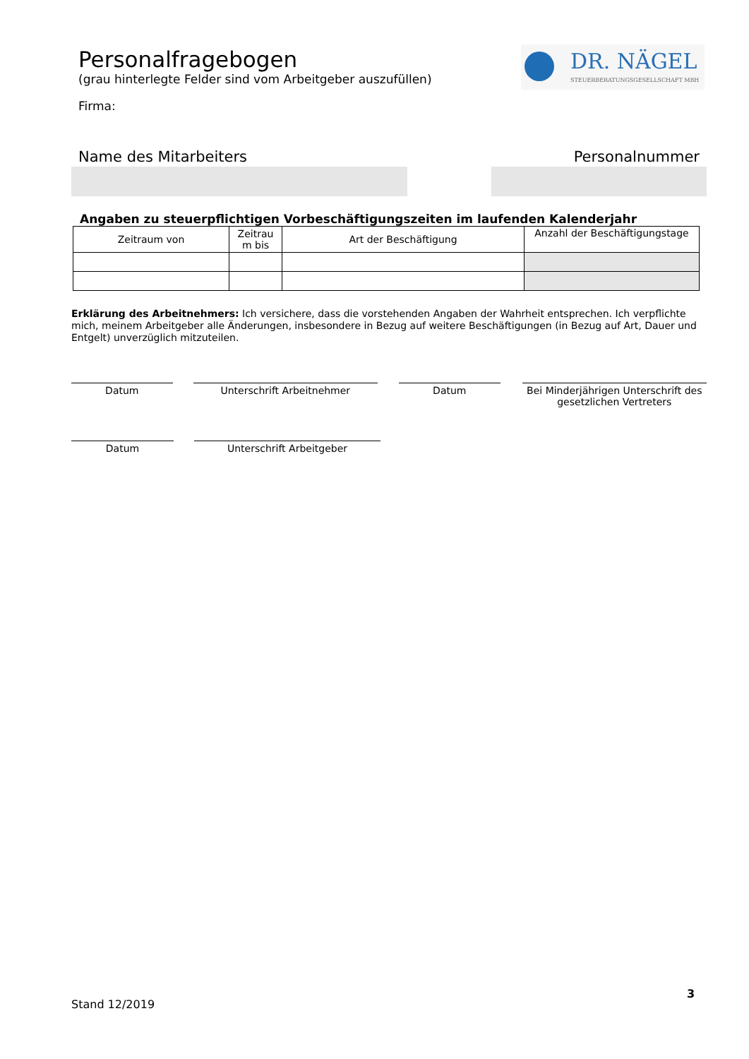DR. NÄGEL
STEUERBERATUNGSGESELLSCHAFT MBH
Personalfragebogen
(grau hinterlegte Felder sind vom Arbeitgeber auszufüllen)
Firma:
Name des Mitarbeiters Personalnummer
Angaben zu steuerpflichtigen Vorbeschäftigungszeiten im laufenden Kalenderjahr
| Zeitraum von | Zeitrau m bis | Art der Beschäftigung | Anzahl der Beschäftigungstage |
| --- | --- | --- | --- |
Erklärung des Arbeitnehmers: Ich versichere, dass die vorstehenden Angaben der Wahrheit entsprechen. Ich verpflichte mich, meinem Arbeitgeber alle Änderungen, insbesondere in Bezug auf weitere Beschäftigungen (in Bezug auf Art, Dauer und Entgelt) unverzüglich mitzuteilen.
Datum Unterschrift Arbeitnehmer Datum Bei Minderjährigen Unterschrift des gesetzlichen Vertreters
Datum Unterschrift Arbeitgeber
3
Stand 12/2019